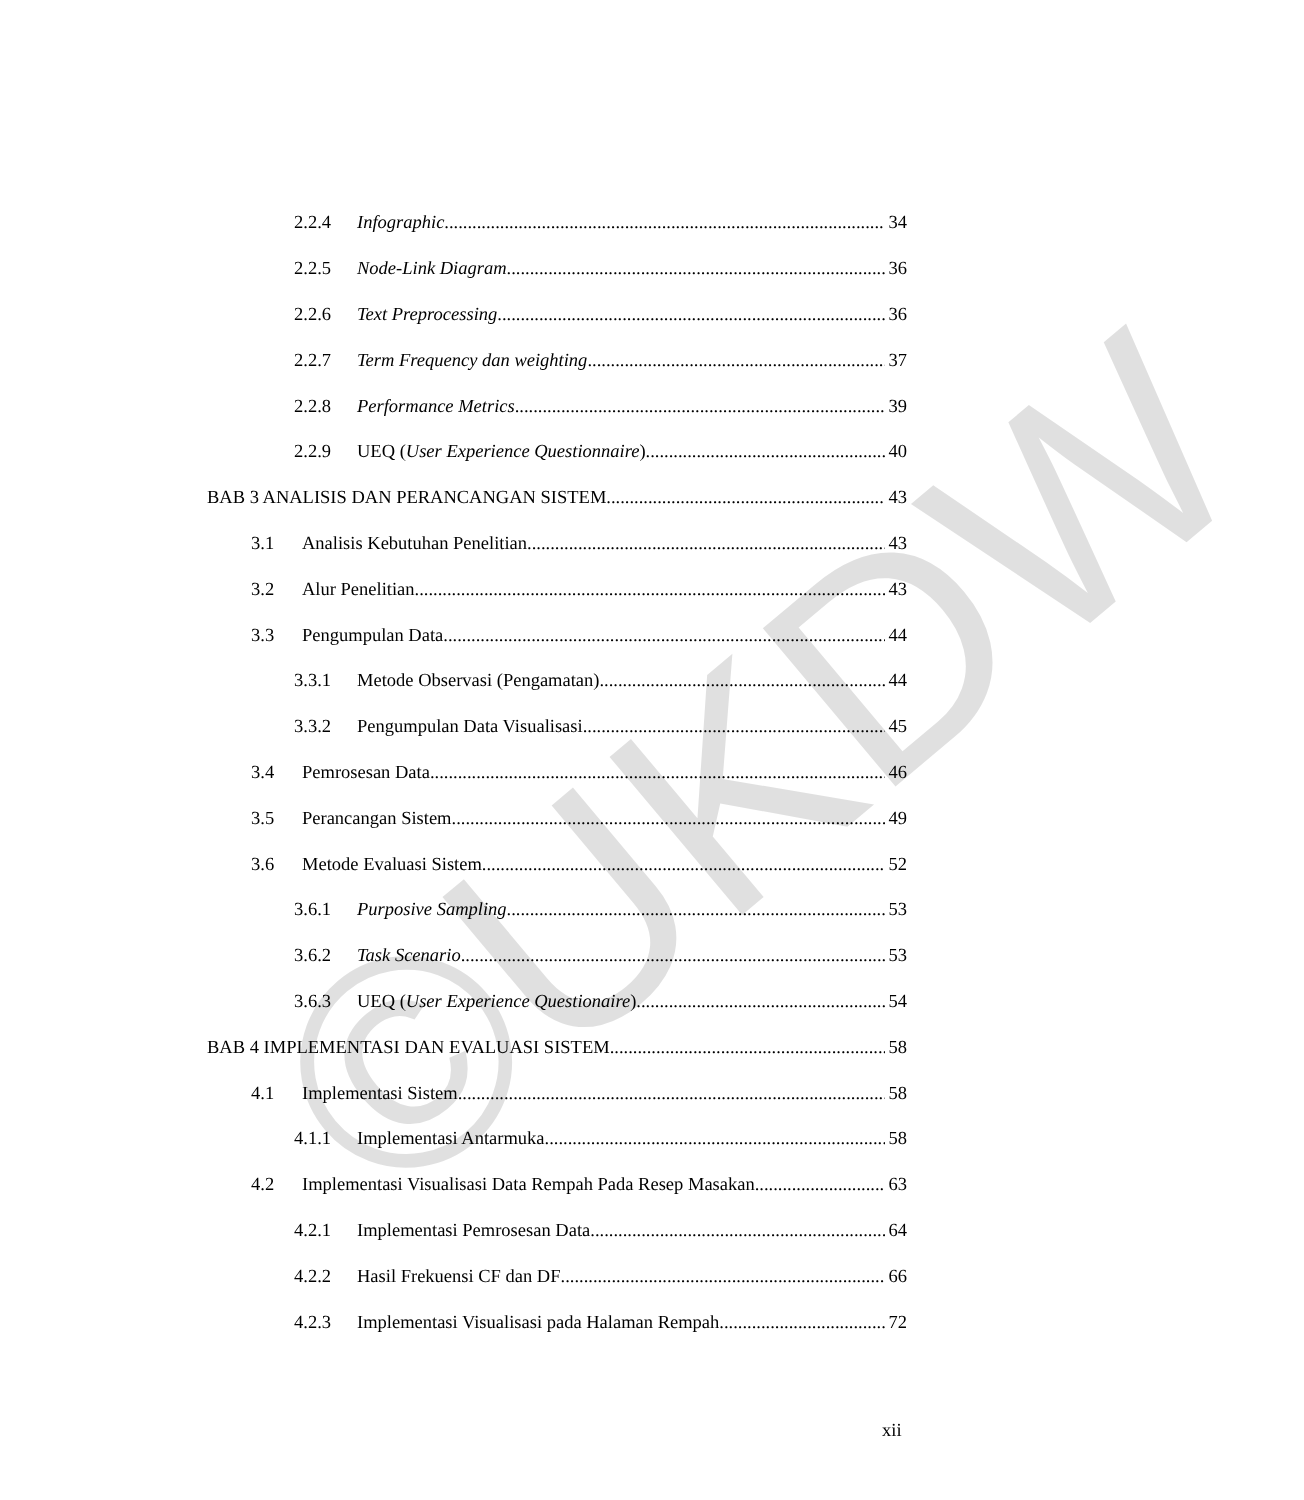©UKDW
2.2.4 Infographic 34
2.2.5 Node-Link Diagram 36
2.2.6 Text Preprocessing 36
2.2.7 Term Frequency dan weighting 37
2.2.8 Performance Metrics 39
2.2.9 UEQ (User Experience Questionnaire) 40
BAB 3 ANALISIS DAN PERANCANGAN SISTEM 43
3.1 Analisis Kebutuhan Penelitian 43
3.2 Alur Penelitian 43
3.3 Pengumpulan Data 44
3.3.1 Metode Observasi (Pengamatan) 44
3.3.2 Pengumpulan Data Visualisasi 45
3.4 Pemrosesan Data 46
3.5 Perancangan Sistem 49
3.6 Metode Evaluasi Sistem 52
3.6.1 Purposive Sampling 53
3.6.2 Task Scenario 53
3.6.3 UEQ (User Experience Questionaire) 54
BAB 4 IMPLEMENTASI DAN EVALUASI SISTEM 58
4.1 Implementasi Sistem 58
4.1.1 Implementasi Antarmuka 58
4.2 Implementasi Visualisasi Data Rempah Pada Resep Masakan 63
4.2.1 Implementasi Pemrosesan Data 64
4.2.2 Hasil Frekuensi CF dan DF 66
4.2.3 Implementasi Visualisasi pada Halaman Rempah 72
xii